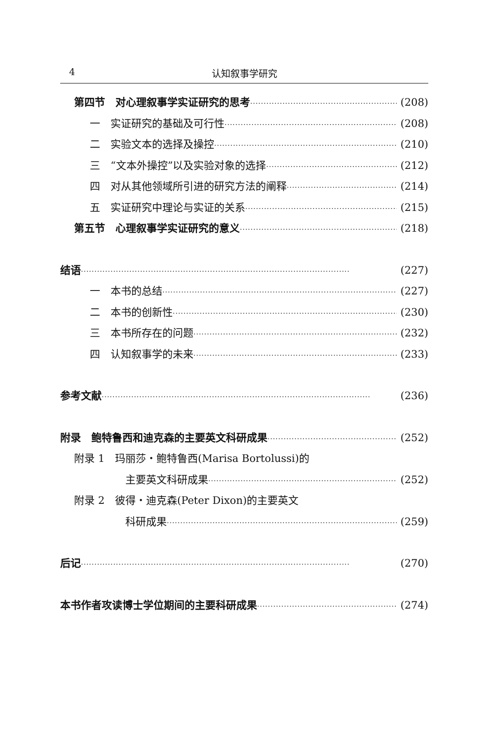4
认知叙事学研究
第四节　对心理叙事学实证研究的思考 (208)
一　实证研究的基础及可行性 (208)
二　实验文本的选择及操控 (210)
三　“文本外操控”以及实验对象的选择 (212)
四　对从其他领域所引进的研究方法的阐释 (214)
五　实证研究中理论与实证的关系 (215)
第五节　心理叙事学实证研究的意义 (218)
结语 (227)
一　本书的总结 (227)
二　本书的创新性 (230)
三　本书所存在的问题 (232)
四　认知叙事学的未来 (233)
参考文献 (236)
附录　鲍特鲁西和迪克森的主要英文科研成果 (252)
附录 1　玛丽莎・鲍特鲁西(Marisa Bortolussi)的
主要英文科研成果 (252)
附录 2　彼得・迪克森(Peter Dixon)的主要英文
科研成果 (259)
后记 (270)
本书作者攻读博士学位期间的主要科研成果 (274)